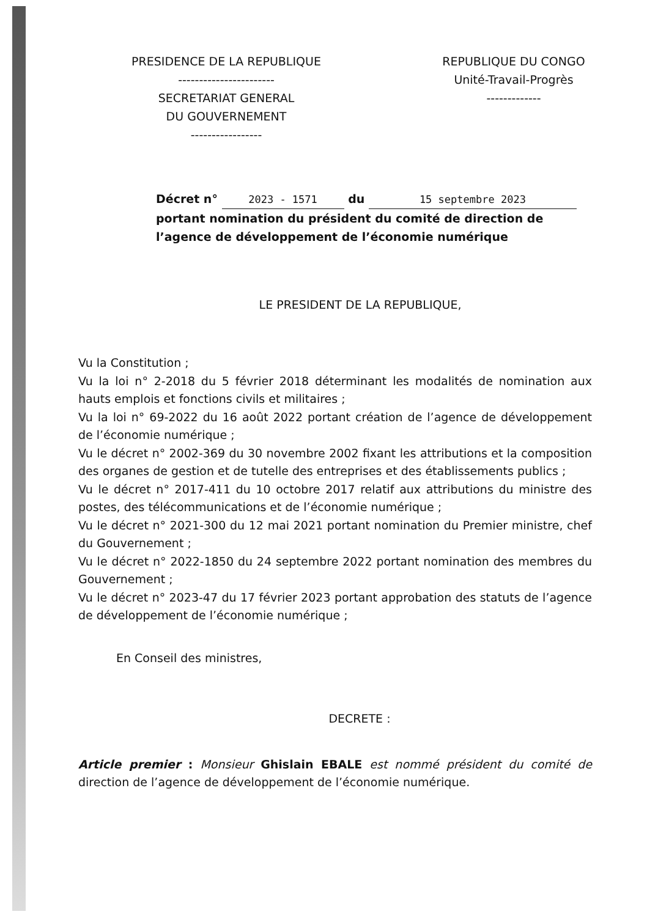PRESIDENCE DE LA REPUBLIQUE
-----------------------
SECRETARIAT GENERAL
DU GOUVERNEMENT
-----------------
REPUBLIQUE DU CONGO
Unité-Travail-Progrès
-------------
Décret n° 2023 - 1571 du 15 septembre 2023
portant nomination du président du comité de direction de l’agence de développement de l’économie numérique
LE PRESIDENT DE LA REPUBLIQUE,
Vu la Constitution ;
Vu la loi n° 2-2018 du 5 février 2018 déterminant les modalités de nomination aux hauts emplois et fonctions civils et militaires ;
Vu la loi n° 69-2022 du 16 août 2022 portant création de l’agence de développement de l’économie numérique ;
Vu le décret n° 2002-369 du 30 novembre 2002 fixant les attributions et la composition des organes de gestion et de tutelle des entreprises et des établissements publics ;
Vu le décret n° 2017-411 du 10 octobre 2017 relatif aux attributions du ministre des postes, des télécommunications et de l’économie numérique ;
Vu le décret n° 2021-300 du 12 mai 2021 portant nomination du Premier ministre, chef du Gouvernement ;
Vu le décret n° 2022-1850 du 24 septembre 2022 portant nomination des membres du Gouvernement ;
Vu le décret n° 2023-47 du 17 février 2023 portant approbation des statuts de l’agence de développement de l’économie numérique ;
En Conseil des ministres,
DECRETE :
Article premier : Monsieur Ghislain EBALE est nommé président du comité de direction de l’agence de développement de l’économie numérique.